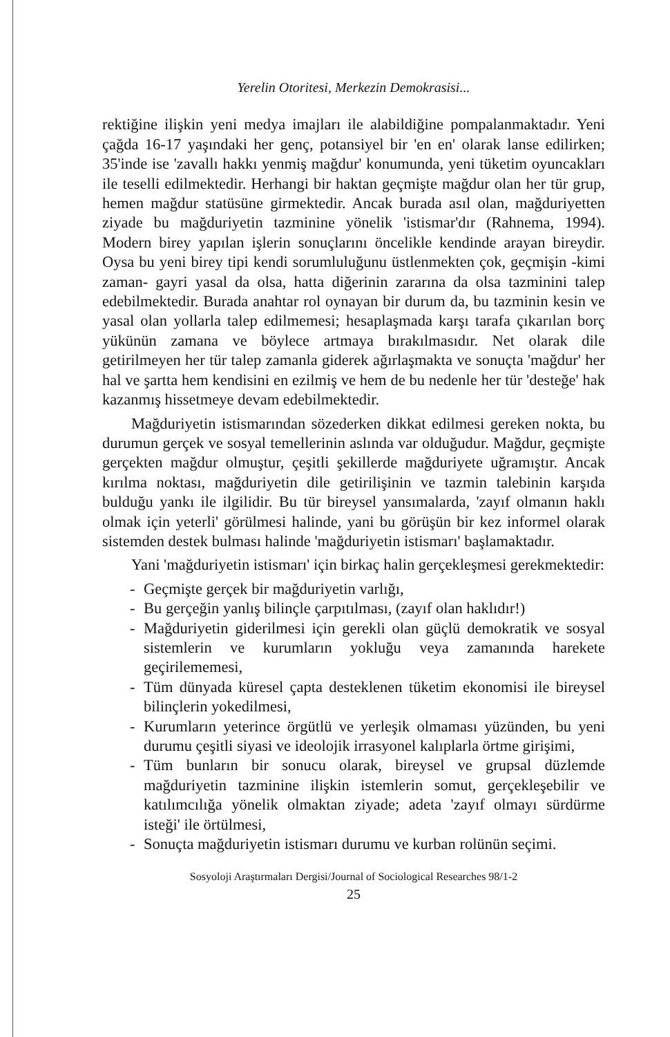Yerelin Otoritesi, Merkezin Demokrasisi...
rektiğine ilişkin yeni medya imajları ile alabildiğine pompalanmaktadır. Yeni çağda 16-17 yaşındaki her genç, potansiyel bir 'en en' olarak lanse edilirken; 35'inde ise 'zavallı hakkı yenmiş mağdur' konumunda, yeni tüketim oyuncakları ile teselli edilmektedir. Herhangi bir haktan geçmişte mağdur olan her tür grup, hemen mağdur statüsüne girmektedir. Ancak burada asıl olan, mağduriyetten ziyade bu mağduriyetin tazminine yönelik 'istismar'dır (Rahnema, 1994). Modern birey yapılan işlerin sonuçlarını öncelikle kendinde arayan bireydir. Oysa bu yeni birey tipi kendi sorumluluğunu üstlenmekten çok, geçmişin -kimi zaman- gayri yasal da olsa, hatta diğerinin zararına da olsa tazminini talep edebilmektedir. Burada anahtar rol oynayan bir durum da, bu tazminin kesin ve yasal olan yollarla talep edilmemesi; hesaplaşmada karşı tarafa çıkarılan borç yükünün zamana ve böylece artmaya bırakılmasıdır. Net olarak dile getirilmeyen her tür talep zamanla giderek ağırlaşmakta ve sonuçta 'mağdur' her hal ve şartta hem kendisini en ezilmiş ve hem de bu nedenle her tür 'desteğe' hak kazanmış hissetmeye devam edebilmektedir.
Mağduriyetin istismarından sözederken dikkat edilmesi gereken nokta, bu durumun gerçek ve sosyal temellerinin aslında var olduğudur. Mağdur, geçmişte gerçekten mağdur olmuştur, çeşitli şekillerde mağduriyete uğramıştır. Ancak kırılma noktası, mağduriyetin dile getirilişinin ve tazmin talebinin karşıda bulduğu yankı ile ilgilidir. Bu tür bireysel yansımalarda, 'zayıf olmanın haklı olmak için yeterli' görülmesi halinde, yani bu görüşün bir kez informel olarak sistemden destek bulması halinde 'mağduriyetin istismarı' başlamaktadır.
Yani 'mağduriyetin istismarı' için birkaç halin gerçekleşmesi gerekmektedir:
- Geçmişte gerçek bir mağduriyetin varlığı,
- Bu gerçeğin yanlış bilinçle çarpıtılması, (zayıf olan haklıdır!)
- Mağduriyetin giderilmesi için gerekli olan güçlü demokratik ve sosyal sistemlerin ve kurumların yokluğu veya zamanında harekete geçirilememesi,
- Tüm dünyada küresel çapta desteklenen tüketim ekonomisi ile bireysel bilinçlerin yokedilmesi,
- Kurumların yeterince örgütlü ve yerleşik olmaması yüzünden, bu yeni durumu çeşitli siyasi ve ideolojik irrasyonel kalıplarla örtme girişimi,
- Tüm bunların bir sonucu olarak, bireysel ve grupsal düzlemde mağduriyetin tazminine ilişkin istemlerin somut, gerçekleşebilir ve katılımcılığa yönelik olmaktan ziyade; adeta 'zayıf olmayı sürdürme isteği' ile örtülmesi,
- Sonuçta mağduriyetin istismarı durumu ve kurban rolünün seçimi.
Sosyoloji Araştırmaları Dergisi/Journal of Sociological Researches 98/1-2
25